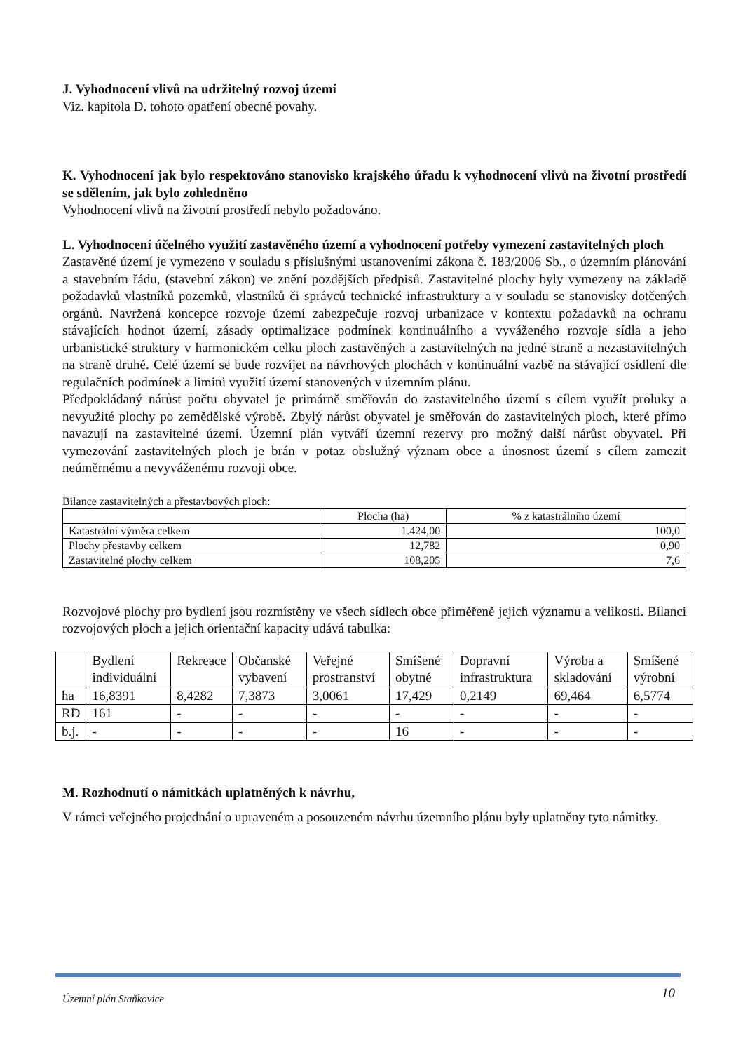J. Vyhodnocení vlivů na udržitelný rozvoj území
Viz. kapitola D. tohoto opatření obecné povahy.
K. Vyhodnocení jak bylo respektováno stanovisko krajského úřadu k vyhodnocení vlivů na životní prostředí se sdělením, jak bylo zohledněno
Vyhodnocení vlivů na životní prostředí nebylo požadováno.
L. Vyhodnocení účelného využití zastavěného území a vyhodnocení potřeby vymezení zastavitelných ploch
Zastavěné území je vymezeno v souladu s příslušnými ustanoveními zákona č. 183/2006 Sb., o územním plánování a stavebním řádu, (stavební zákon) ve znění pozdějších předpisů. Zastavitelné plochy byly vymezeny na základě požadavků vlastníků pozemků, vlastníků či správců technické infrastruktury a v souladu se stanovisky dotčených orgánů. Navržená koncepce rozvoje území zabezpečuje rozvoj urbanizace v kontextu požadavků na ochranu stávajících hodnot území, zásady optimalizace podmínek kontinuálního a vyváženého rozvoje sídla a jeho urbanistické struktury v harmonickém celku ploch zastavěných a zastavitelných na jedné straně a nezastavitelných na straně druhé. Celé území se bude rozvíjet na návrhových plochách v kontinuální vazbě na stávající osídlení dle regulačních podmínek a limitů využití území stanovených v územním plánu.
Předpokládaný nárůst počtu obyvatel je primárně směřován do zastavitelného území s cílem využít proluky a nevyužité plochy po zemědělské výrobě. Zbylý nárůst obyvatel je směřován do zastavitelných ploch, které přímo navazují na zastavitelné území. Územní plán vytváří územní rezervy pro možný další nárůst obyvatel. Při vymezování zastavitelných ploch je brán v potaz obslužný význam obce a únosnost území s cílem zamezit neúměrnému a nevyváženému rozvoji obce.
Bilance zastavitelných a přestavbových ploch:
| | Plocha (ha) | % z katastrálního území |
| --- | --- | --- |
| Katastrální výměra celkem | 1.424,00 | 100,0 |
| Plochy přestavby celkem | 12,782 | 0,90 |
| Zastavitelné plochy celkem | 108,205 | 7,6 |
Rozvojové plochy pro bydlení jsou rozmístěny ve všech sídlech obce přiměřeně jejich významu a velikosti. Bilanci rozvojových ploch a jejich orientační kapacity udává tabulka:
| | Bydlení individuální | Rekreace | Občanské vybavení | Veřejné prostranství | Smíšené obytné | Dopravní infrastruktura | Výroba a skladování | Smíšené výrobní |
| --- | --- | --- | --- | --- | --- | --- | --- | --- |
| ha | 16,8391 | 8,4282 | 7,3873 | 3,0061 | 17,429 | 0,2149 | 69,464 | 6,5774 |
| RD | 161 | - | - | - | - | - | - | - |
| b.j. | - | - | - | - | 16 | - | - | - |
M. Rozhodnutí o námitkách uplatněných k návrhu,
V rámci veřejného projednání o upraveném a posouzeném návrhu územního plánu byly uplatněny tyto námitky.
Územní plán Staňkovice 10